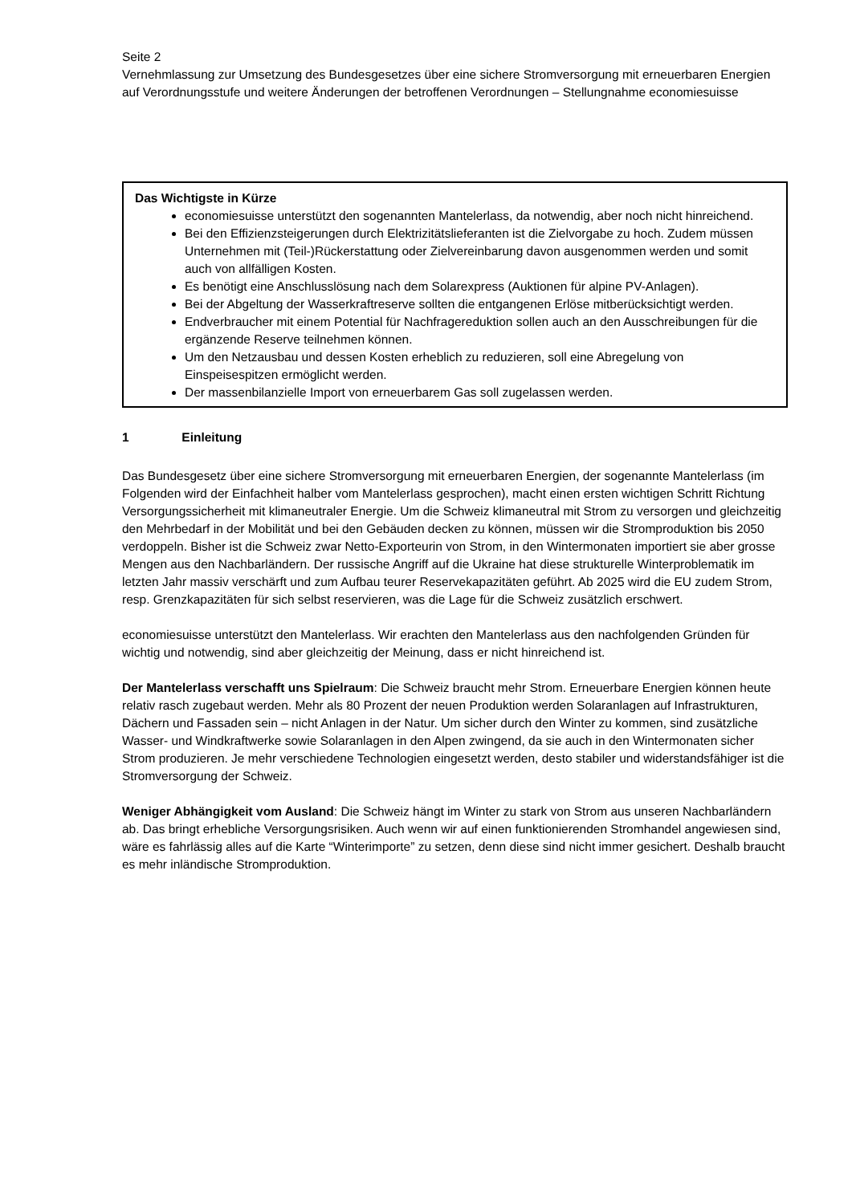Seite 2
Vernehmlassung zur Umsetzung des Bundesgesetzes über eine sichere Stromversorgung mit erneuerbaren Energien auf Verordnungsstufe und weitere Änderungen der betroffenen Verordnungen – Stellungnahme economiesuisse
Das Wichtigste in Kürze
economiesuisse unterstützt den sogenannten Mantelerlass, da notwendig, aber noch nicht hinreichend.
Bei den Effizienzsteigerungen durch Elektrizitätslieferanten ist die Zielvorgabe zu hoch. Zudem müssen Unternehmen mit (Teil-)Rückerstattung oder Zielvereinbarung davon ausgenommen werden und somit auch von allfälligen Kosten.
Es benötigt eine Anschlusslösung nach dem Solarexpress (Auktionen für alpine PV-Anlagen).
Bei der Abgeltung der Wasserkraftreserve sollten die entgangenen Erlöse mitberücksichtigt werden.
Endverbraucher mit einem Potential für Nachfragereduktion sollen auch an den Ausschreibungen für die ergänzende Reserve teilnehmen können.
Um den Netzausbau und dessen Kosten erheblich zu reduzieren, soll eine Abregelung von Einspeisespitzen ermöglicht werden.
Der massenbilanzielle Import von erneuerbarem Gas soll zugelassen werden.
1 Einleitung
Das Bundesgesetz über eine sichere Stromversorgung mit erneuerbaren Energien, der sogenannte Mantelerlass (im Folgenden wird der Einfachheit halber vom Mantelerlass gesprochen), macht einen ersten wichtigen Schritt Richtung Versorgungssicherheit mit klimaneutraler Energie. Um die Schweiz klimaneutral mit Strom zu versorgen und gleichzeitig den Mehrbedarf in der Mobilität und bei den Gebäuden decken zu können, müssen wir die Stromproduktion bis 2050 verdoppeln. Bisher ist die Schweiz zwar Netto-Exporteurin von Strom, in den Wintermonaten importiert sie aber grosse Mengen aus den Nachbarländern. Der russische Angriff auf die Ukraine hat diese strukturelle Winterproblematik im letzten Jahr massiv verschärft und zum Aufbau teurer Reservekapazitäten geführt. Ab 2025 wird die EU zudem Strom, resp. Grenzkapazitäten für sich selbst reservieren, was die Lage für die Schweiz zusätzlich erschwert.
economiesuisse unterstützt den Mantelerlass. Wir erachten den Mantelerlass aus den nachfolgenden Gründen für wichtig und notwendig, sind aber gleichzeitig der Meinung, dass er nicht hinreichend ist.
Der Mantelerlass verschafft uns Spielraum: Die Schweiz braucht mehr Strom. Erneuerbare Energien können heute relativ rasch zugebaut werden. Mehr als 80 Prozent der neuen Produktion werden Solaranlagen auf Infrastrukturen, Dächern und Fassaden sein – nicht Anlagen in der Natur. Um sicher durch den Winter zu kommen, sind zusätzliche Wasser- und Windkraftwerke sowie Solaranlagen in den Alpen zwingend, da sie auch in den Wintermonaten sicher Strom produzieren. Je mehr verschiedene Technologien eingesetzt werden, desto stabiler und widerstandsfähiger ist die Stromversorgung der Schweiz.
Weniger Abhängigkeit vom Ausland: Die Schweiz hängt im Winter zu stark von Strom aus unseren Nachbarländern ab. Das bringt erhebliche Versorgungsrisiken. Auch wenn wir auf einen funktionierenden Stromhandel angewiesen sind, wäre es fahrlässig alles auf die Karte “Winterimporte” zu setzen, denn diese sind nicht immer gesichert. Deshalb braucht es mehr inländische Stromproduktion.